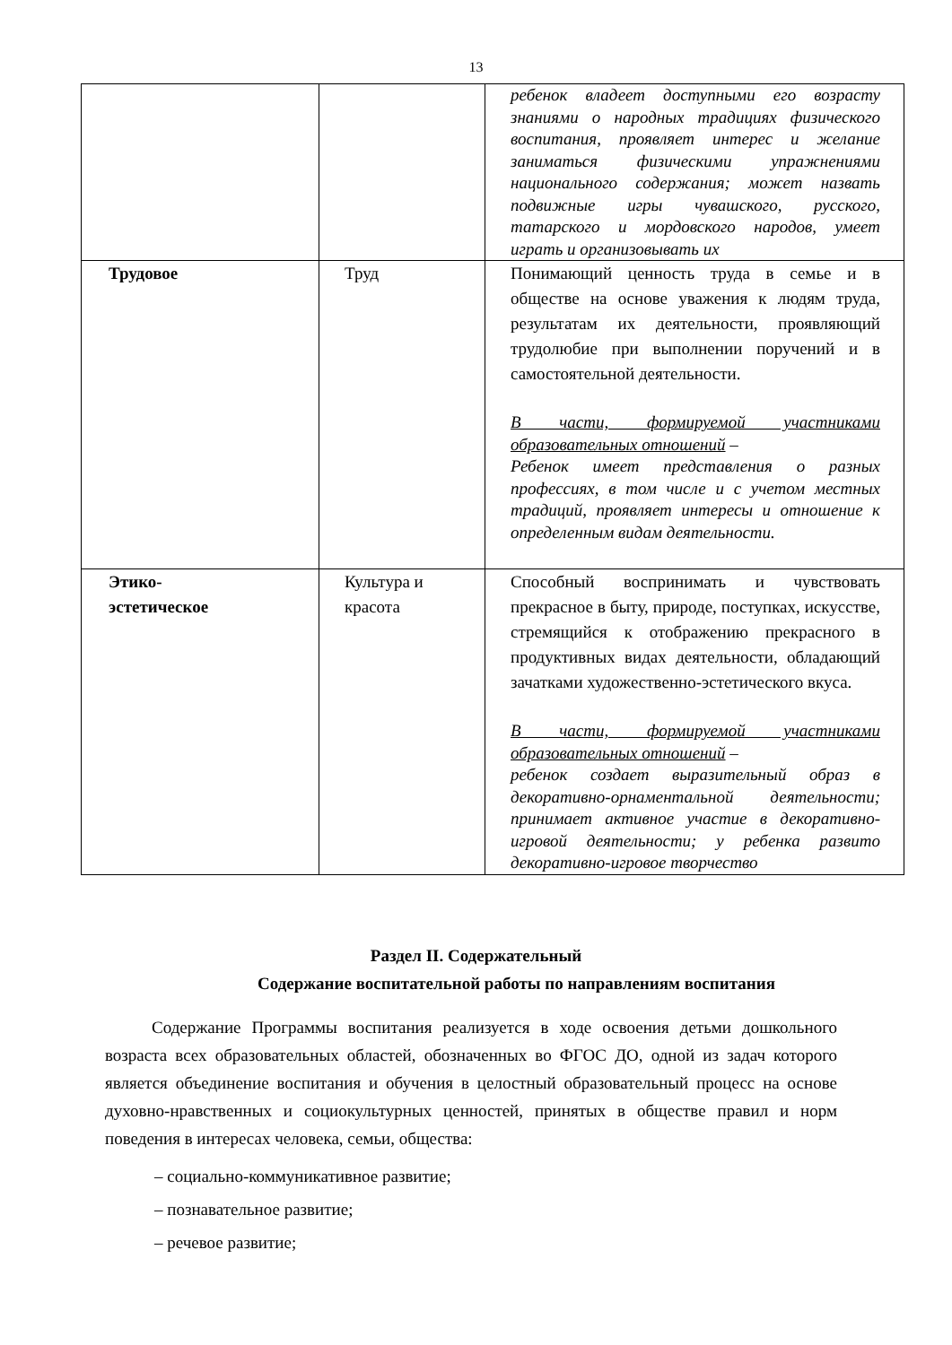13
| | | ребенок владеет доступными его возрасту знаниями о народных традициях физического воспитания, проявляет интерес и желание заниматься физическими упражнениями национального содержания; может назвать подвижные игры чувашского, русского, татарского и мордовского народов, умеет играть и организовывать их |
| Трудовое | Труд | Понимающий ценность труда в семье и в обществе на основе уважения к людям труда, результатам их деятельности, проявляющий трудолюбие при выполнении поручений и в самостоятельной деятельности. В части, формируемой участниками образовательных отношений – Ребенок имеет представления о разных профессиях, в том числе и с учетом местных традиций, проявляет интересы и отношение к определенным видам деятельности. |
| Этико- эстетическое | Культура и красота | Способный воспринимать и чувствовать прекрасное в быту, природе, поступках, искусстве, стремящийся к отображению прекрасного в продуктивных видах деятельности, обладающий зачатками художественно-эстетического вкуса. В части, формируемой участниками образовательных отношений – ребенок создает выразительный образ в декоративно-орнаментальной деятельности; принимает активное участие в декоративно-игровой деятельности; у ребенка развито декоративно-игровое творчество |
Раздел II. Содержательный
Содержание воспитательной работы по направлениям воспитания
Содержание Программы воспитания реализуется в ходе освоения детьми дошкольного возраста всех образовательных областей, обозначенных во ФГОС ДО, одной из задач которого является объединение воспитания и обучения в целостный образовательный процесс на основе духовно-нравственных и социокультурных ценностей, принятых в обществе правил и норм поведения в интересах человека, семьи, общества:
– социально-коммуникативное развитие;
– познавательное развитие;
– речевое развитие;